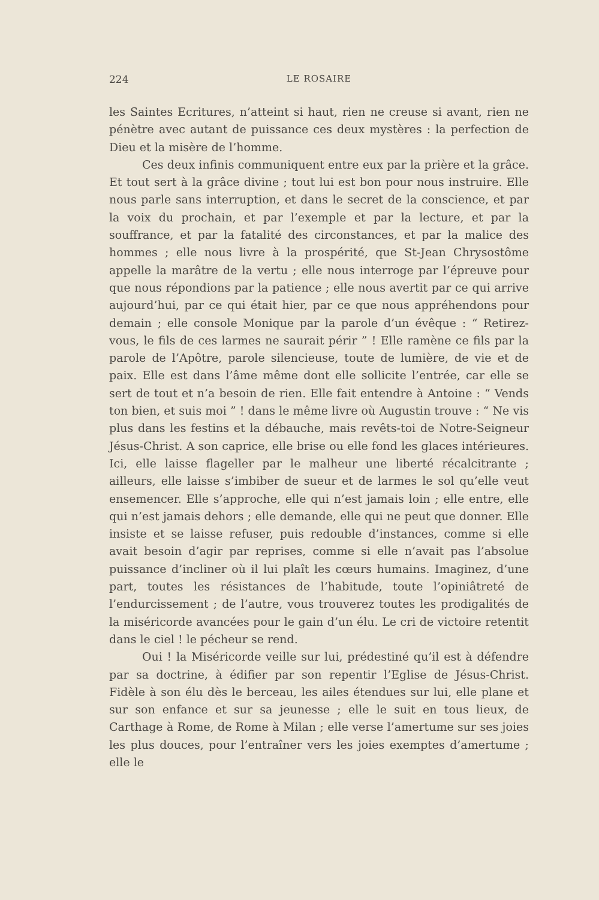224 LE ROSAIRE
les Saintes Ecritures, n’atteint si haut, rien ne creuse si avant, rien ne pénètre avec autant de puissance ces deux mystères : la perfection de Dieu et la misère de l’homme.
Ces deux infinis communiquent entre eux par la prière et la grâce. Et tout sert à la grâce divine ; tout lui est bon pour nous instruire. Elle nous parle sans interruption, et dans le secret de la conscience, et par la voix du prochain, et par l’exemple et par la lecture, et par la souffrance, et par la fatalité des circonstances, et par la malice des hommes ; elle nous livre à la prospérité, que St-Jean Chrysostôme appelle la marâtre de la vertu ; elle nous interroge par l’épreuve pour que nous répondions par la patience ; elle nous avertit par ce qui arrive aujourd’hui, par ce qui était hier, par ce que nous appréhendons pour demain ; elle console Monique par la parole d’un évêque : “ Retirez-vous, le fils de ces larmes ne saurait périr ” ! Elle ramène ce fils par la parole de l’Apôtre, parole silencieuse, toute de lumière, de vie et de paix. Elle est dans l’âme même dont elle sollicite l’entrée, car elle se sert de tout et n’a besoin de rien. Elle fait entendre à Antoine : “ Vends ton bien, et suis moi ” ! dans le même livre où Augustin trouve : “ Ne vis plus dans les festins et la débauche, mais revêts-toi de Notre-Seigneur Jésus-Christ. A son caprice, elle brise ou elle fond les glaces intérieures. Ici, elle laisse flageller par le malheur une liberté récalcitrante ; ailleurs, elle laisse s’imbiber de sueur et de larmes le sol qu’elle veut ensemencer. Elle s’approche, elle qui n’est jamais loin ; elle entre, elle qui n’est jamais dehors ; elle demande, elle qui ne peut que donner. Elle insiste et se laisse refuser, puis redouble d’instances, comme si elle avait besoin d’agir par reprises, comme si elle n’avait pas l’absolue puissance d’incliner où il lui plaît les cœurs humains. Imaginez, d’une part, toutes les résistances de l’habitude, toute l’opiniâtreté de l’endurcissement ; de l’autre, vous trouverez toutes les prodigalités de la miséricorde avancées pour le gain d’un élu. Le cri de victoire retentit dans le ciel ! le pécheur se rend.
Oui ! la Miséricorde veille sur lui, prédestiné qu’il est à défendre par sa doctrine, à édifier par son repentir l’Eglise de Jésus-Christ. Fidèle à son élu dès le berceau, les ailes étendues sur lui, elle plane et sur son enfance et sur sa jeunesse ; elle le suit en tous lieux, de Carthage à Rome, de Rome à Milan ; elle verse l’amertume sur ses joies les plus douces, pour l’entraîner vers les joies exemptes d’amertume ; elle le